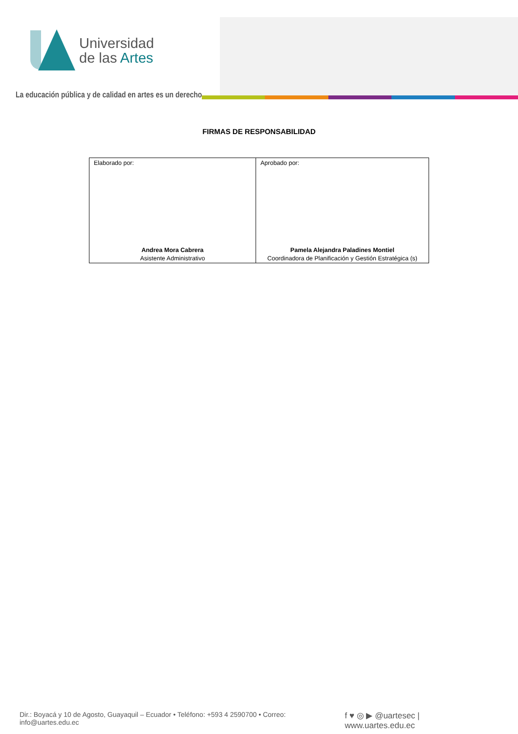Universidad
de las Artes
La educación pública y de calidad en artes es un derecho
FIRMAS DE RESPONSABILIDAD
| Elaborado por: Andrea Mora Cabrera Asistente Administrativo | Aprobado por: Pamela Alejandra Paladines Montiel Coordinadora de Planificación y Gestión Estratégica (s) |
Dir.: Boyacá y 10 de Agosto, Guayaquil – Ecuador • Teléfono: +593 4 2590700 • Correo: info@uartes.edu.ec f ♥ ◎ ▶ @uartesec | www.uartes.edu.ec